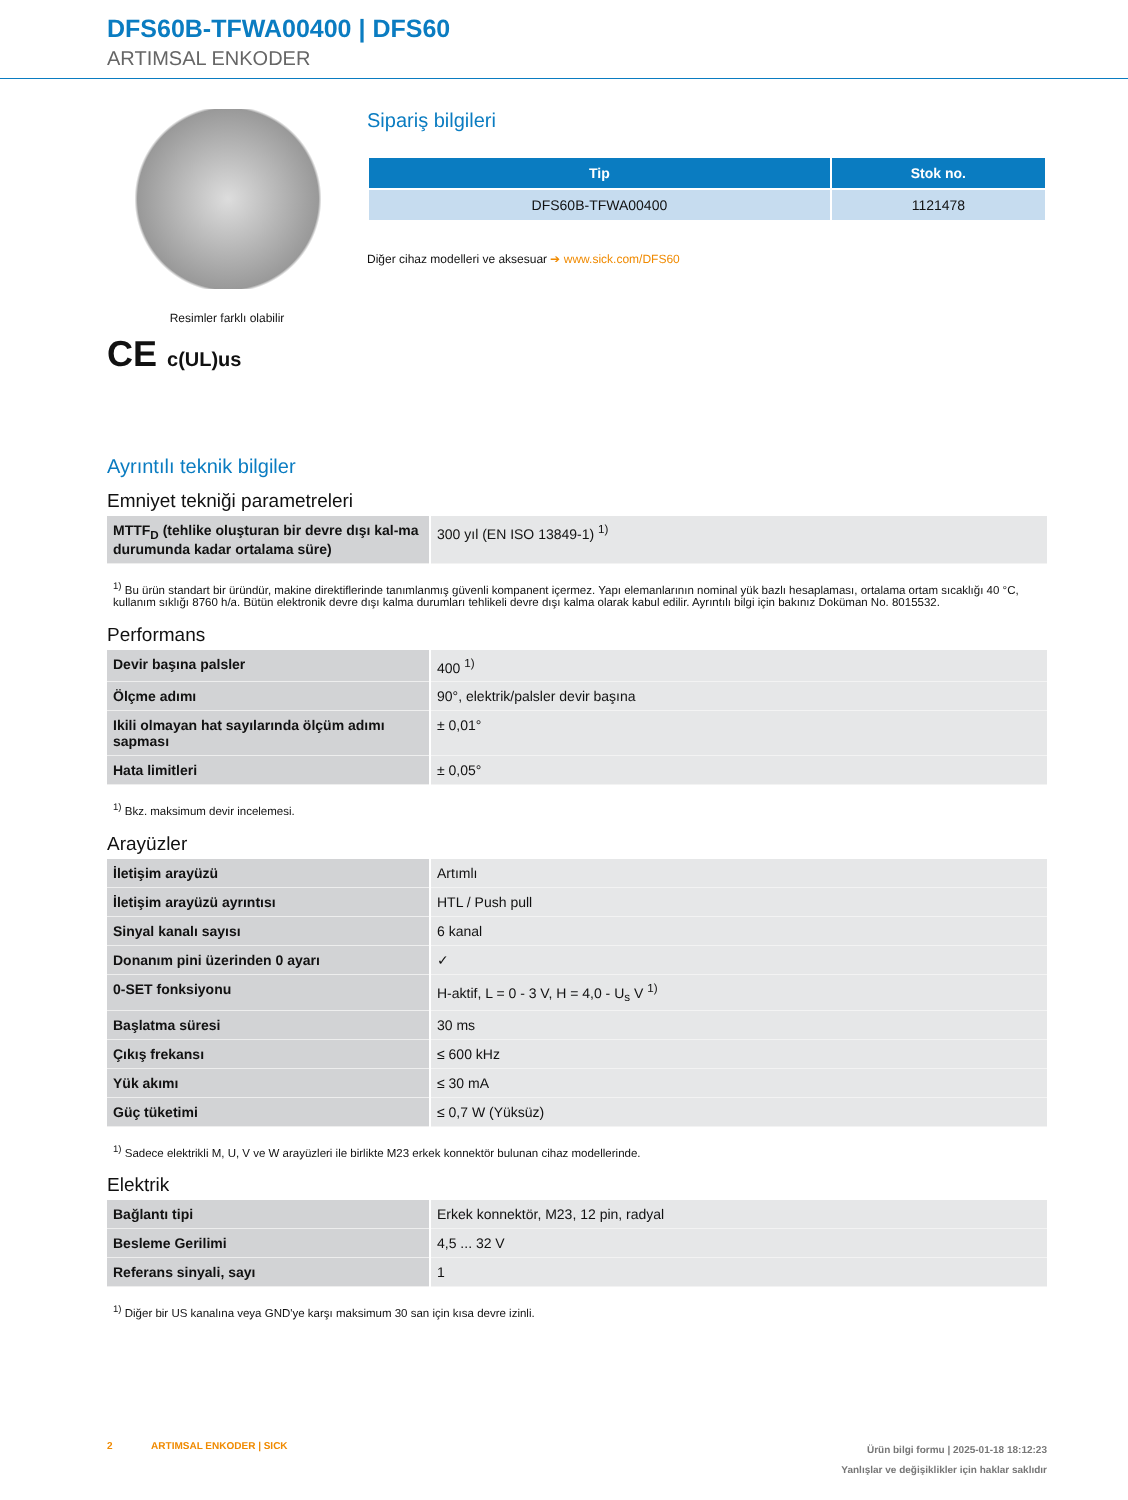DFS60B-TFWA00400 | DFS60
ARTIMSAL ENKODER
Resimler farklı olabilir
CE c(UL)us
Sipariş bilgileri
| Tip | Stok no. |
| --- | --- |
| DFS60B-TFWA00400 | 1121478 |
Diğer cihaz modelleri ve aksesuar ➔ www.sick.com/DFS60
Ayrıntılı teknik bilgiler
Emniyet tekniği parametreleri
| MTTF<sub>D</sub> (tehlike oluşturan bir devre dışı kal-ma durumunda kadar ortalama süre) | 300 yıl (EN ISO 13849-1) <sup>1)</sup> |
<sup>1)</sup> Bu ürün standart bir üründür, makine direktiflerinde tanımlanmış güvenli kompanent içermez. Yapı elemanlarının nominal yük bazlı hesaplaması, ortalama ortam sıcaklığı 40 °C, kullanım sıklığı 8760 h/a. Bütün elektronik devre dışı kalma durumları tehlikeli devre dışı kalma olarak kabul edilir. Ayrıntılı bilgi için bakınız Doküman No. 8015532.
Performans
| Devir başına palsler | 400 <sup>1)</sup> |
| Ölçme adımı | 90°, elektrik/palsler devir başına |
| Ikili olmayan hat sayılarında ölçüm adımı sapması | ± 0,01° |
| Hata limitleri | ± 0,05° |
<sup>1)</sup> Bkz. maksimum devir incelemesi.
Arayüzler
| İletişim arayüzü | Artımlı |
| İletişim arayüzü ayrıntısı | HTL / Push pull |
| Sinyal kanalı sayısı | 6 kanal |
| Donanım pini üzerinden 0 ayarı | ✓ |
| 0-SET fonksiyonu | H-aktif, L = 0 - 3 V, H = 4,0 - U<sub>s</sub> V <sup>1)</sup> |
| Başlatma süresi | 30 ms |
| Çıkış frekansı | ≤ 600 kHz |
| Yük akımı | ≤ 30 mA |
| Güç tüketimi | ≤ 0,7 W (Yüksüz) |
<sup>1)</sup> Sadece elektrikli M, U, V ve W arayüzleri ile birlikte M23 erkek konnektör bulunan cihaz modellerinde.
Elektrik
| Bağlantı tipi | Erkek konnektör, M23, 12 pin, radyal |
| Besleme Gerilimi | 4,5 ... 32 V |
| Referans sinyali, sayı | 1 |
<sup>1)</sup> Diğer bir US kanalına veya GND'ye karşı maksimum 30 san için kısa devre izinli.
2 ARTIMSAL ENKODER | SICK
Ürün bilgi formu | 2025-01-18 18:12:23
Yanlışlar ve değişiklikler için haklar saklıdır